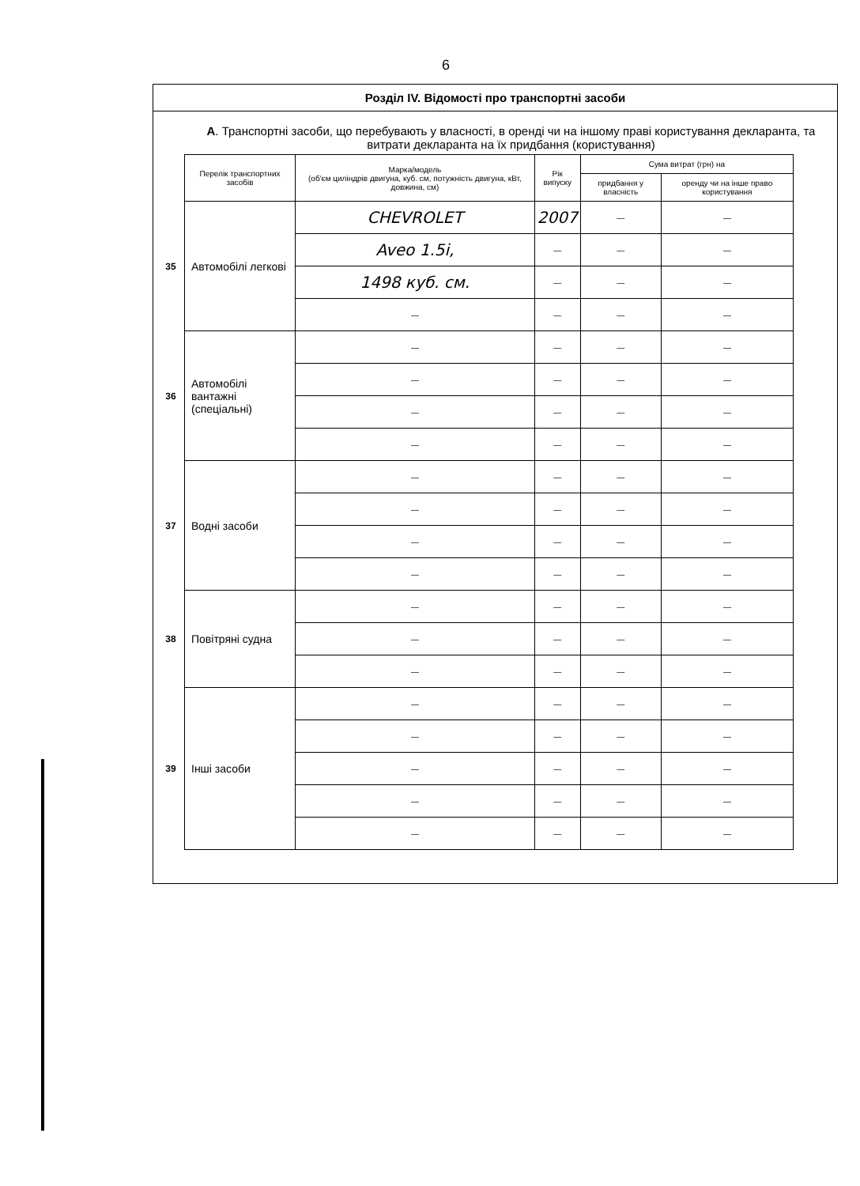6
Розділ IV. Відомості про транспортні засоби
А. Транспортні засоби, що перебувають у власності, в оренді чи на іншому праві користування декларанта, та витрати декларанта на їх придбання (користування)
| | Перелік транспортних засобів | Марка/модель (об'єм циліндрів двигуна, куб. см, потужність двигуна, кВт, довжина, см) | Рік випуску | Сума витрат (грн) на | |
| --- | --- | --- | --- | --- | --- |
| | | | | придбання у власність | оренду чи на інше право користування |
| 35 | Автомобілі легкові | CHEVROLET | 2007 | — | — |
| | | Aveo 1.5i, | — | — | — |
| | | 1498 куб. см. | — | — | — |
| | | — | — | — | — |
| 36 | Автомобілі вантажні (спеціальні) | — | — | — | — |
| | | — | — | — | — |
| | | — | — | — | — |
| | | — | — | — | — |
| 37 | Водні засоби | — | — | — | — |
| | | — | — | — | — |
| | | — | — | — | — |
| | | — | — | — | — |
| 38 | Повітряні судна | — | — | — | — |
| | | — | — | — | — |
| | | — | — | — | — |
| 39 | Інші засоби | — | — | — | — |
| | | — | — | — | — |
| | | — | — | — | — |
| | | — | — | — | — |
| | | — | — | — | — |